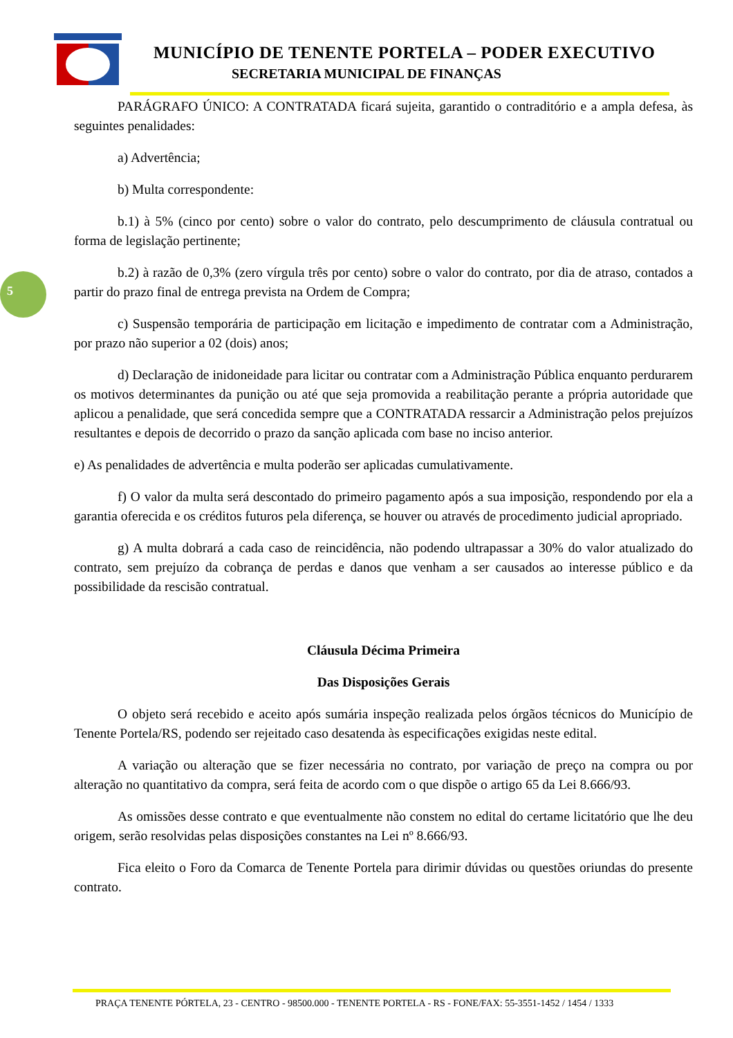MUNICÍPIO DE TENENTE PORTELA – PODER EXECUTIVO
SECRETARIA MUNICIPAL DE FINANÇAS
5
PARÁGRAFO ÚNICO: A CONTRATADA ficará sujeita, garantido o contraditório e a ampla defesa, às seguintes penalidades:
a) Advertência;
b) Multa correspondente:
b.1) à 5% (cinco por cento) sobre o valor do contrato, pelo descumprimento de cláusula contratual ou forma de legislação pertinente;
b.2) à razão de 0,3% (zero vírgula três por cento) sobre o valor do contrato, por dia de atraso, contados a partir do prazo final de entrega prevista na Ordem de Compra;
c) Suspensão temporária de participação em licitação e impedimento de contratar com a Administração, por prazo não superior a 02 (dois) anos;
d) Declaração de inidoneidade para licitar ou contratar com a Administração Pública enquanto perdurarem os motivos determinantes da punição ou até que seja promovida a reabilitação perante a própria autoridade que aplicou a penalidade, que será concedida sempre que a CONTRATADA ressarcir a Administração pelos prejuízos resultantes e depois de decorrido o prazo da sanção aplicada com base no inciso anterior.
e) As penalidades de advertência e multa poderão ser aplicadas cumulativamente.
f) O valor da multa será descontado do primeiro pagamento após a sua imposição, respondendo por ela a garantia oferecida e os créditos futuros pela diferença, se houver ou através de procedimento judicial apropriado.
g) A multa dobrará a cada caso de reincidência, não podendo ultrapassar a 30% do valor atualizado do contrato, sem prejuízo da cobrança de perdas e danos que venham a ser causados ao interesse público e da possibilidade da rescisão contratual.
Cláusula Décima Primeira
Das Disposições Gerais
O objeto será recebido e aceito após sumária inspeção realizada pelos órgãos técnicos do Município de Tenente Portela/RS, podendo ser rejeitado caso desatenda às especificações exigidas neste edital.
A variação ou alteração que se fizer necessária no contrato, por variação de preço na compra ou por alteração no quantitativo da compra, será feita de acordo com o que dispõe o artigo 65 da Lei 8.666/93.
As omissões desse contrato e que eventualmente não constem no edital do certame licitatório que lhe deu origem, serão resolvidas pelas disposições constantes na Lei nº 8.666/93.
Fica eleito o Foro da Comarca de Tenente Portela para dirimir dúvidas ou questões oriundas do presente contrato.
PRAÇA TENENTE PÓRTELA, 23 - CENTRO - 98500.000 - TENENTE PORTELA - RS - FONE/FAX: 55-3551-1452 / 1454 / 1333